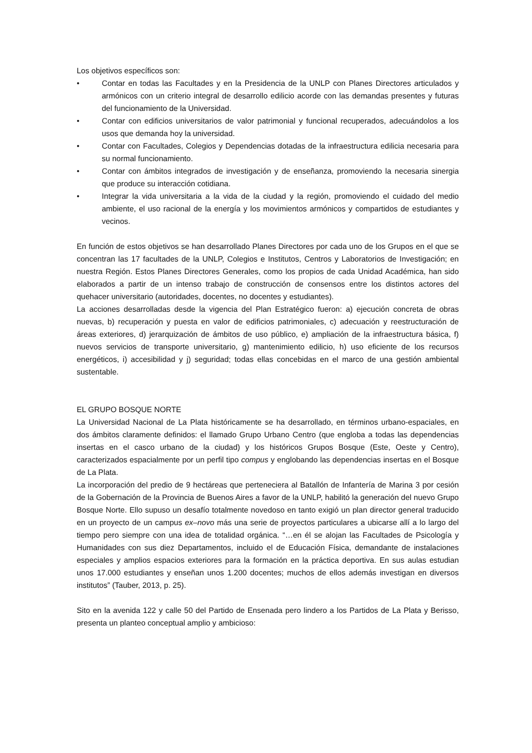Los objetivos específicos son:
• Contar en todas las Facultades y en la Presidencia de la UNLP con Planes Directores articulados y armónicos con un criterio integral de desarrollo edilicio acorde con las demandas presentes y futuras del funcionamiento de la Universidad.
• Contar con edificios universitarios de valor patrimonial y funcional recuperados, adecuándolos a los usos que demanda hoy la universidad.
• Contar con Facultades, Colegios y Dependencias dotadas de la infraestructura edilicia necesaria para su normal funcionamiento.
• Contar con ámbitos integrados de investigación y de enseñanza, promoviendo la necesaria sinergia que produce su interacción cotidiana.
• Integrar la vida universitaria a la vida de la ciudad y la región, promoviendo el cuidado del medio ambiente, el uso racional de la energía y los movimientos armónicos y compartidos de estudiantes y vecinos.
En función de estos objetivos se han desarrollado Planes Directores por cada uno de los Grupos en el que se concentran las 17 facultades de la UNLP, Colegios e Institutos, Centros y Laboratorios de Investigación; en nuestra Región. Estos Planes Directores Generales, como los propios de cada Unidad Académica, han sido elaborados a partir de un intenso trabajo de construcción de consensos entre los distintos actores del quehacer universitario (autoridades, docentes, no docentes y estudiantes).
La acciones desarrolladas desde la vigencia del Plan Estratégico fueron: a) ejecución concreta de obras nuevas, b) recuperación y puesta en valor de edificios patrimoniales, c) adecuación y reestructuración de áreas exteriores, d) jerarquización de ámbitos de uso público, e) ampliación de la infraestructura básica, f) nuevos servicios de transporte universitario, g) mantenimiento edilicio, h) uso eficiente de los recursos energéticos, i) accesibilidad y j) seguridad; todas ellas concebidas en el marco de una gestión ambiental sustentable.
EL GRUPO BOSQUE NORTE
La Universidad Nacional de La Plata históricamente se ha desarrollado, en términos urbano-espaciales, en dos ámbitos claramente definidos: el llamado Grupo Urbano Centro (que engloba a todas las dependencias insertas en el casco urbano de la ciudad) y los históricos Grupos Bosque (Este, Oeste y Centro), caracterizados espacialmente por un perfil tipo compus y englobando las dependencias insertas en el Bosque de La Plata.
La incorporación del predio de 9 hectáreas que perteneciera al Batallón de Infantería de Marina 3 por cesión de la Gobernación de la Provincia de Buenos Aires a favor de la UNLP, habilitó la generación del nuevo Grupo Bosque Norte. Ello supuso un desafío totalmente novedoso en tanto exigió un plan director general traducido en un proyecto de un campus ex–novo más una serie de proyectos particulares a ubicarse allí a lo largo del tiempo pero siempre con una idea de totalidad orgánica. “…en él se alojan las Facultades de Psicología y Humanidades con sus diez Departamentos, incluido el de Educación Física, demandante de instalaciones especiales y amplios espacios exteriores para la formación en la práctica deportiva. En sus aulas estudian unos 17.000 estudiantes y enseñan unos 1.200 docentes; muchos de ellos además investigan en diversos institutos” (Tauber, 2013, p. 25).
Sito en la avenida 122 y calle 50 del Partido de Ensenada pero lindero a los Partidos de La Plata y Berisso, presenta un planteo conceptual amplio y ambicioso: